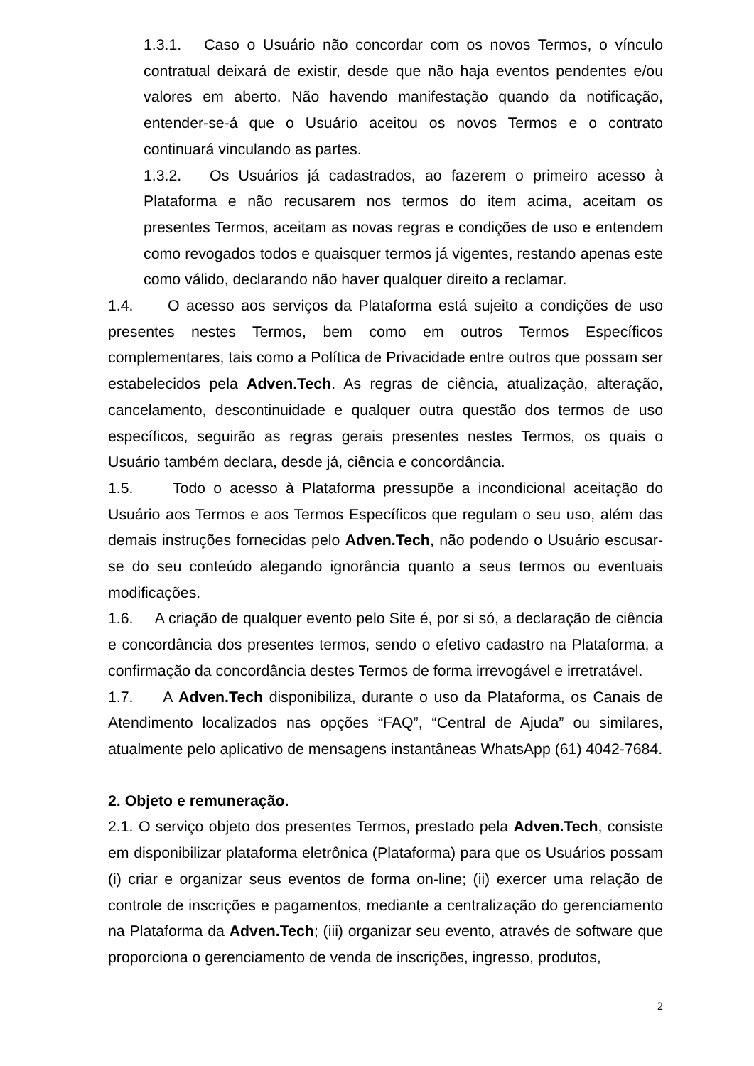1.3.1. Caso o Usuário não concordar com os novos Termos, o vínculo contratual deixará de existir, desde que não haja eventos pendentes e/ou valores em aberto. Não havendo manifestação quando da notificação, entender-se-á que o Usuário aceitou os novos Termos e o contrato continuará vinculando as partes.
1.3.2. Os Usuários já cadastrados, ao fazerem o primeiro acesso à Plataforma e não recusarem nos termos do item acima, aceitam os presentes Termos, aceitam as novas regras e condições de uso e entendem como revogados todos e quaisquer termos já vigentes, restando apenas este como válido, declarando não haver qualquer direito a reclamar.
1.4. O acesso aos serviços da Plataforma está sujeito a condições de uso presentes nestes Termos, bem como em outros Termos Específicos complementares, tais como a Política de Privacidade entre outros que possam ser estabelecidos pela Adven.Tech. As regras de ciência, atualização, alteração, cancelamento, descontinuidade e qualquer outra questão dos termos de uso específicos, seguirão as regras gerais presentes nestes Termos, os quais o Usuário também declara, desde já, ciência e concordância.
1.5. Todo o acesso à Plataforma pressupõe a incondicional aceitação do Usuário aos Termos e aos Termos Específicos que regulam o seu uso, além das demais instruções fornecidas pelo Adven.Tech, não podendo o Usuário escusar-se do seu conteúdo alegando ignorância quanto a seus termos ou eventuais modificações.
1.6. A criação de qualquer evento pelo Site é, por si só, a declaração de ciência e concordância dos presentes termos, sendo o efetivo cadastro na Plataforma, a confirmação da concordância destes Termos de forma irrevogável e irretratável.
1.7. A Adven.Tech disponibiliza, durante o uso da Plataforma, os Canais de Atendimento localizados nas opções “FAQ”, “Central de Ajuda” ou similares, atualmente pelo aplicativo de mensagens instantâneas WhatsApp (61) 4042-7684.
2. Objeto e remuneração.
2.1. O serviço objeto dos presentes Termos, prestado pela Adven.Tech, consiste em disponibilizar plataforma eletrônica (Plataforma) para que os Usuários possam (i) criar e organizar seus eventos de forma on-line; (ii) exercer uma relação de controle de inscrições e pagamentos, mediante a centralização do gerenciamento na Plataforma da Adven.Tech; (iii) organizar seu evento, através de software que proporciona o gerenciamento de venda de inscrições, ingresso, produtos,
2